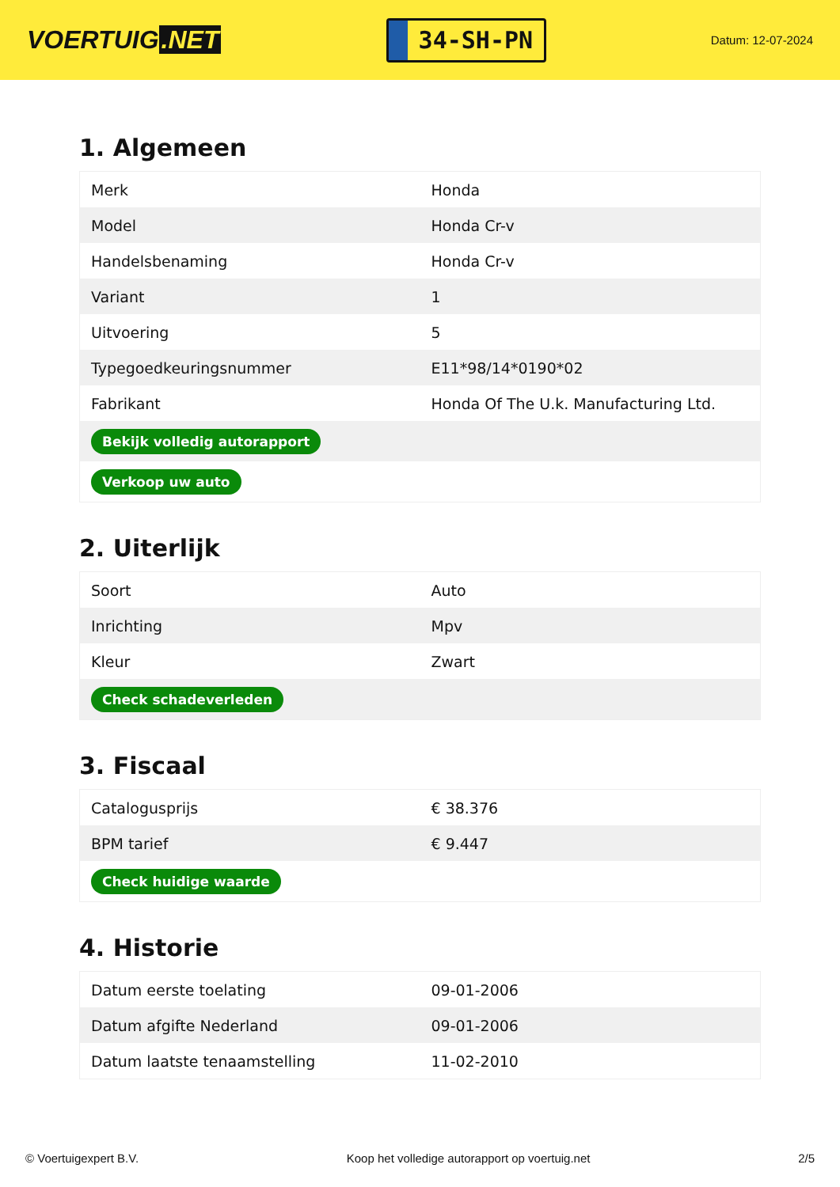VOERTUIG.NET
34-SH-PN
Datum: 12-07-2024
1. Algemeen
| Merk | Honda |
| Model | Honda Cr-v |
| Handelsbenaming | Honda Cr-v |
| Variant | 1 |
| Uitvoering | 5 |
| Typegoedkeuringsnummer | E11*98/14*0190*02 |
| Fabrikant | Honda Of The U.k. Manufacturing Ltd. |
| Bekijk volledig autorapport | |
| Verkoop uw auto | |
2. Uiterlijk
| Soort | Auto |
| Inrichting | Mpv |
| Kleur | Zwart |
| Check schadeverleden | |
3. Fiscaal
| Catalogusprijs | € 38.376 |
| BPM tarief | € 9.447 |
| Check huidige waarde | |
4. Historie
| Datum eerste toelating | 09-01-2006 |
| Datum afgifte Nederland | 09-01-2006 |
| Datum laatste tenaamstelling | 11-02-2010 |
© Voertuigexpert B.V. Koop het volledige autorapport op voertuig.net 2/5